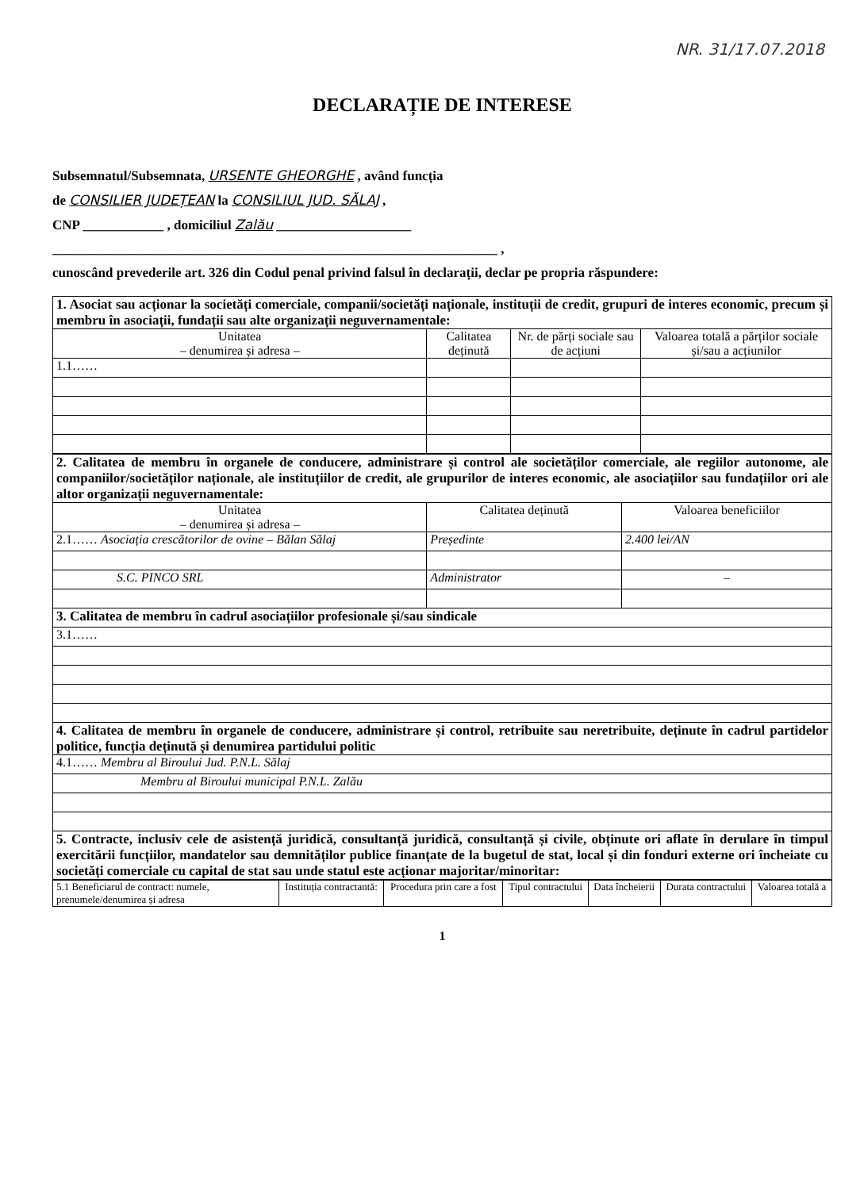NR. 31/17.07.2018
DECLARAȚIE DE INTERESE
Subsemnatul/Subsemnata, URSENTE GHEORGHE , având funcția
de CONSILIER JUDEȚEAN la CONSILIUL JUD. SĂLAJ ,
CNP ____________ , domiciliul Zalău ____________________
__________________________________________________________________ ,
cunoscând prevederile art. 326 din Codul penal privind falsul în declarații, declar pe propria răspundere:
| 1. Asociat sau acționar la societăți comerciale, companii/societăți naționale, instituții de credit, grupuri de interes economic, precum și membru în asociații, fundații sau alte organizații neguvernamentale: | | | |
| Unitatea – denumirea și adresa – | Calitatea deținută | Nr. de părți sociale sau de acțiuni | Valoarea totală a părților sociale și/sau a acțiunilor |
| 1.1…… | | | |
| 2. Calitatea de membru în organele de conducere, administrare și control ale societăților comerciale, ale regiilor autonome, ale companiilor/societăților naționale, ale instituțiilor de credit, ale grupurilor de interes economic, ale asociațiilor sau fundațiilor ori ale altor organizații neguvernamentale: | | |
| Unitatea – denumirea și adresa – | Calitatea deținută | Valoarea beneficiilor |
| 2.1…… Asociația crescătorilor de ovine – Bălan Sălaj | Președinte | 2.400 lei/AN |
| S.C. PINCO SRL | Administrator | – |
| 3. Calitatea de membru în cadrul asociațiilor profesionale și/sau sindicale | | |
| 3.1…… | | |
| 4. Calitatea de membru în organele de conducere, administrare și control, retribuite sau neretribuite, deținute în cadrul partidelor politice, funcția deținută și denumirea partidului politic | | |
| 4.1…… Membru al Biroului Jud. P.N.L. Sălaj | | |
| Membru al Biroului municipal P.N.L. Zalău | | |
| 5. Contracte, inclusiv cele de asistență juridică, consultanță juridică, consultanță și civile, obținute ori aflate în derulare în timpul exercitării funcțiilor, mandatelor sau demnităților publice finanțate de la bugetul de stat, local și din fonduri externe ori încheiate cu societăți comerciale cu capital de stat sau unde statul este acționar majoritar/minoritar: | | |
| 5.1 Beneficiarul de contract: numele, prenumele/denumirea și adresa | Instituția contractantă: | Procedura prin care a fost | Tipul contractului | Data încheierii | Durata contractului | Valoarea totală a |
1